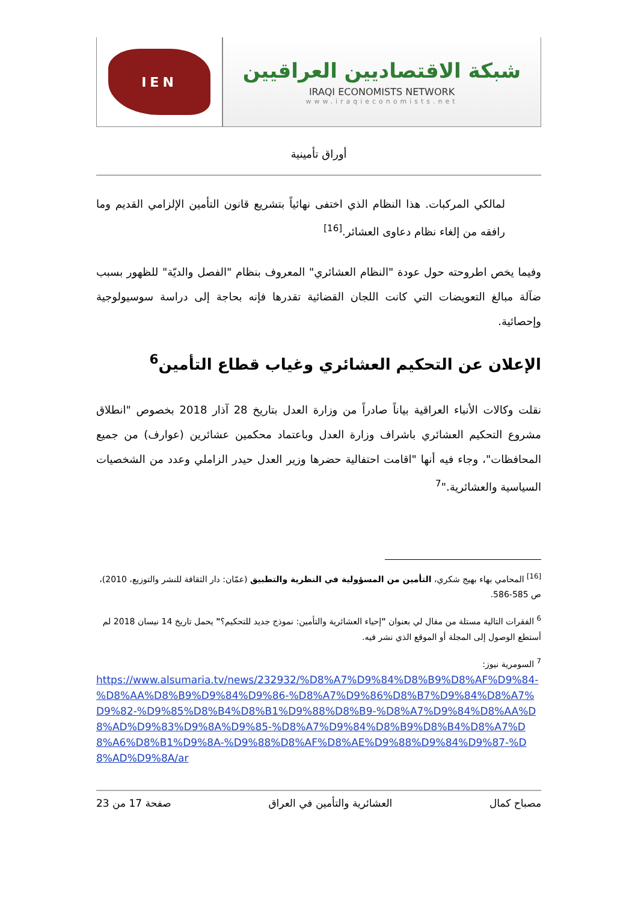شبكة الاقتصاديين العراقيين
IRAQI ECONOMISTS NETWORK
www.iraqieconomists.net
IEN
أوراق تأمينية
لمالكي المركبات. هذا النظام الذي اختفى نهائياً بتشريع قانون التأمين الإلزامي القديم وما رافقه من إلغاء نظام دعاوى العشائر.<sup>[16]</sup>
وفيما يخص اطروحته حول عودة "النظام العشائري" المعروف بنظام "الفصل والديّة" للظهور بسبب ضآلة مبالغ التعويضات التي كانت اللجان القضائية تقدرها فإنه بحاجة إلى دراسة سوسيولوجية وإحصائية.
الإعلان عن التحكيم العشائري وغياب قطاع التأمين<sup>6</sup>
نقلت وكالات الأنباء العراقية بياناً صادراً من وزارة العدل بتاريخ 28 آذار 2018 بخصوص "انطلاق مشروع التحكيم العشائري باشراف وزارة العدل وباعتماد محكمين عشائرين (عوارف) من جميع المحافظات"، وجاء فيه أنها "اقامت احتفالية حضرها وزير العدل حيدر الزاملي وعدد من الشخصيات السياسية والعشائرية."<sup>7</sup>
<sup>[16]</sup> المحامي بهاء بهيج شكري، التأمين من المسؤولية في النظرية والتطبيق (عمّان: دار الثقافة للنشر والتوزيع، 2010)، ص 585-586.
<sup>6</sup> الفقرات التالية مستلة من مقال لي بعنوان "إحياء العشائرية والتأمين: نموذج جديد للتحكيم؟" يحمل تاريخ 14 نيسان 2018 لم أستطع الوصول إلى المجلة أو الموقع الذي نشر فيه.
<sup>7</sup> السومرية نيوز:
https://www.alsumaria.tv/news/232932/%D8%A7%D9%84%D8%B9%D8%AF%D9%84-%D8%AA%D8%B9%D9%84%D9%86-%D8%A7%D9%86%D8%B7%D9%84%D8%A7%D9%82-%D9%85%D8%B4%D8%B1%D9%88%D8%B9-%D8%A7%D9%84%D8%AA%D8%AD%D9%83%D9%8A%D9%85-%D8%A7%D9%84%D8%B9%D8%B4%D8%A7%D8%A6%D8%B1%D9%8A-%D9%88%D8%AF%D8%AE%D9%88%D9%84%D9%87-%D8%AD%D9%8A/ar
مصباح كمال العشائرية والتأمين في العراق صفحة 17 من 23